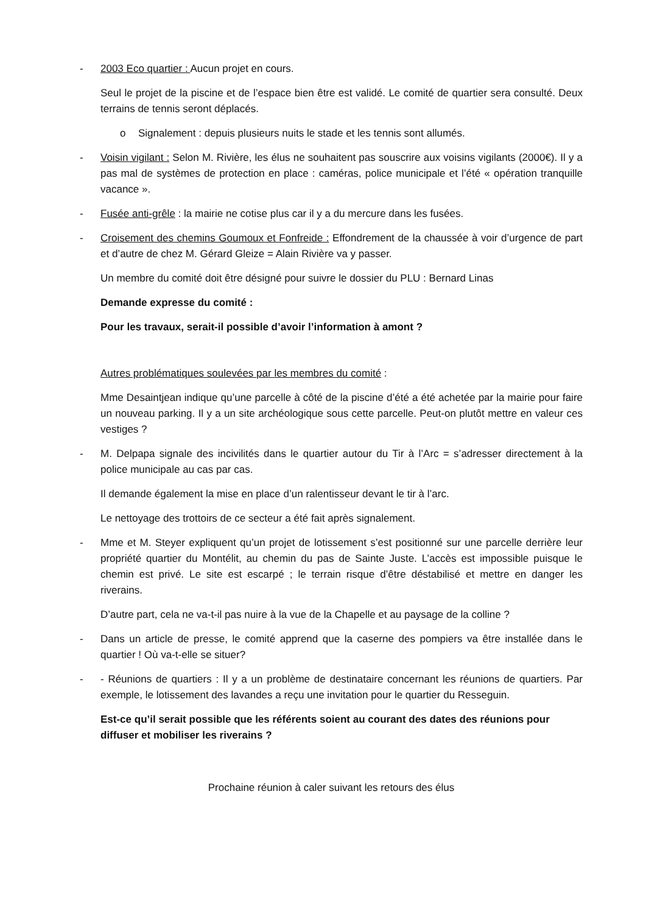- 2003 Eco quartier : Aucun projet en cours.
Seul le projet de la piscine et de l’espace bien être est validé. Le comité de quartier sera consulté. Deux terrains de tennis seront déplacés.
o Signalement : depuis plusieurs nuits le stade et les tennis sont allumés.
- Voisin vigilant : Selon M. Rivière, les élus ne souhaitent pas souscrire aux voisins vigilants (2000€). Il y a pas mal de systèmes de protection en place : caméras, police municipale et l’été « opération tranquille vacance ».
- Fusée anti-grêle : la mairie ne cotise plus car il y a du mercure dans les fusées.
- Croisement des chemins Goumoux et Fonfreide : Effondrement de la chaussée à voir d’urgence de part et d’autre de chez M. Gérard Gleize = Alain Rivière va y passer.
Un membre du comité doit être désigné pour suivre le dossier du PLU : Bernard Linas
Demande expresse du comité :
Pour les travaux, serait-il possible d’avoir l’information à amont ?
Autres problématiques soulevées par les membres du comité :
Mme Desaintjean indique qu’une parcelle à côté de la piscine d’été a été achetée par la mairie pour faire un nouveau parking. Il y a un site archéologique sous cette parcelle. Peut-on plutôt mettre en valeur ces vestiges ?
- M. Delpapa signale des incivilités dans le quartier autour du Tir à l’Arc = s’adresser directement à la police municipale au cas par cas.
Il demande également la mise en place d’un ralentisseur devant le tir à l’arc.
Le nettoyage des trottoirs de ce secteur a été fait après signalement.
- Mme et M. Steyer expliquent qu’un projet de lotissement s’est positionné sur une parcelle derrière leur propriété quartier du Montélit, au chemin du pas de Sainte Juste. L’accès est impossible puisque le chemin est privé. Le site est escarpé ; le terrain risque d’être déstabilisé et mettre en danger les riverains.
D’autre part, cela ne va-t-il pas nuire à la vue de la Chapelle et au paysage de la colline ?
- Dans un article de presse, le comité apprend que la caserne des pompiers va être installée dans le quartier ! Où va-t-elle se situer?
- - Réunions de quartiers : Il y a un problème de destinataire concernant les réunions de quartiers. Par exemple, le lotissement des lavandes a reçu une invitation pour le quartier du Resseguin.
Est-ce qu’il serait possible que les référents soient au courant des dates des réunions pour diffuser et mobiliser les riverains ?
Prochaine réunion à caler suivant les retours des élus